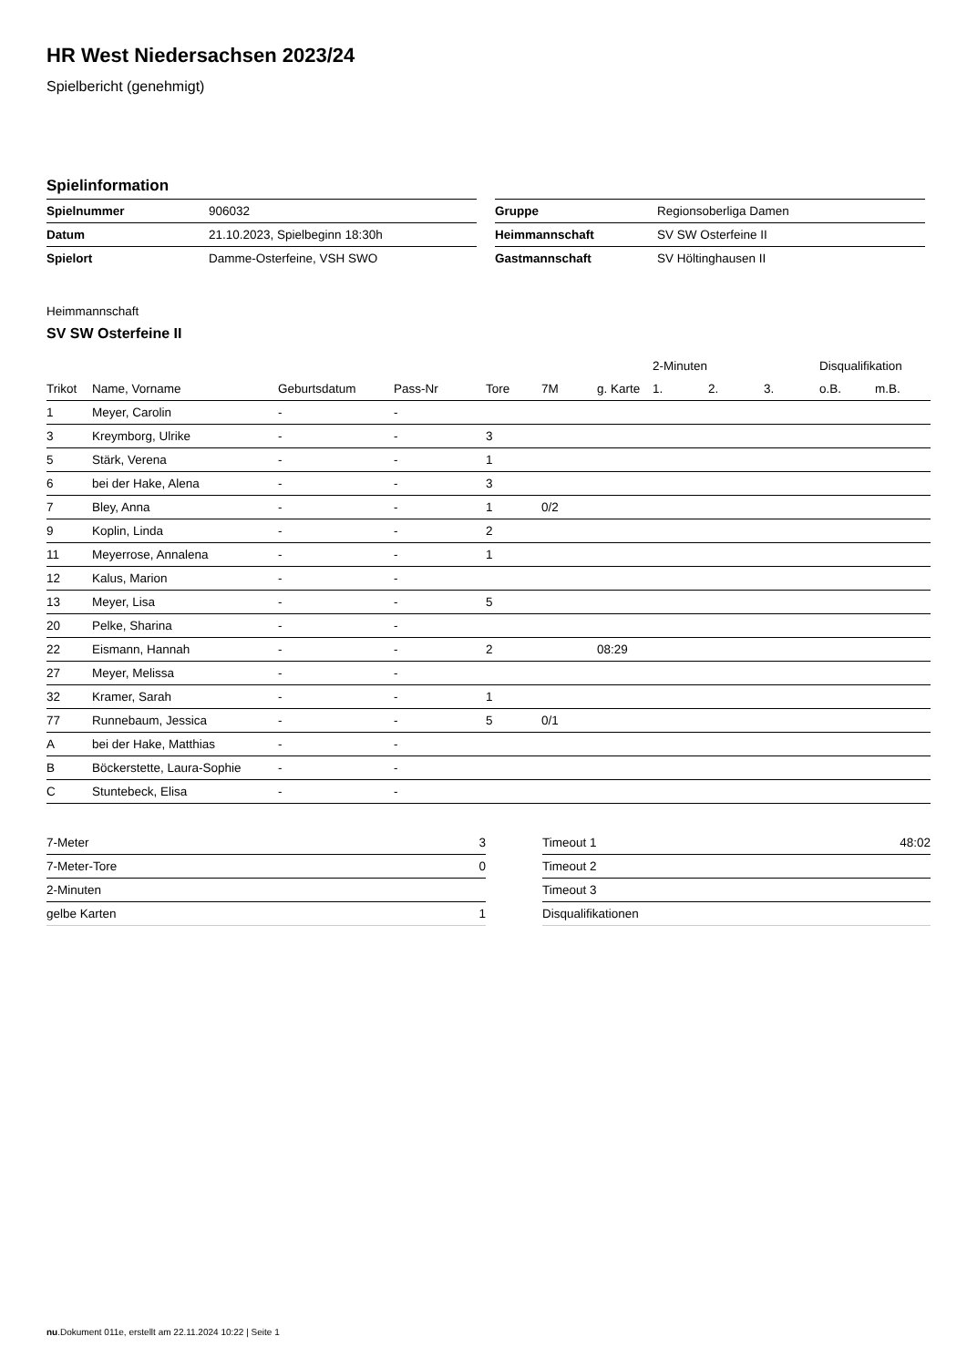HR West Niedersachsen 2023/24
Spielbericht (genehmigt)
Spielinformation
| Spielnummer | 906032 |
| Datum | 21.10.2023, Spielbeginn 18:30h |
| Spielort | Damme-Osterfeine, VSH SWO |
| Gruppe | Regionsoberliga Damen |
| Heimmannschaft | SV SW Osterfeine II |
| Gastmannschaft | SV Höltinghausen II |
Heimmannschaft
SV SW Osterfeine II
| | | | | | | | 2-Minuten | | | Disqualifikation | |
| --- | --- | --- | --- | --- | --- | --- | --- | --- | --- | --- | --- |
| Trikot | Name, Vorname | Geburtsdatum | Pass-Nr | Tore | 7M | g. Karte | 1. | 2. | 3. | o.B. | m.B. |
| 1 | Meyer, Carolin | - | - | | | | | | | | |
| 3 | Kreymborg, Ulrike | - | - | 3 | | | | | | | |
| 5 | Stärk, Verena | - | - | 1 | | | | | | | |
| 6 | bei der Hake, Alena | - | - | 3 | | | | | | | |
| 7 | Bley, Anna | - | - | 1 | 0/2 | | | | | | |
| 9 | Koplin, Linda | - | - | 2 | | | | | | | |
| 11 | Meyerrose, Annalena | - | - | 1 | | | | | | | |
| 12 | Kalus, Marion | - | - | | | | | | | | |
| 13 | Meyer, Lisa | - | - | 5 | | | | | | | |
| 20 | Pelke, Sharina | - | - | | | | | | | | |
| 22 | Eismann, Hannah | - | - | 2 | | 08:29 | | | | | |
| 27 | Meyer, Melissa | - | - | | | | | | | | |
| 32 | Kramer, Sarah | - | - | 1 | | | | | | | |
| 77 | Runnebaum, Jessica | - | - | 5 | 0/1 | | | | | | |
| A | bei der Hake, Matthias | - | - | | | | | | | | |
| B | Böckerstette, Laura-Sophie | - | - | | | | | | | | |
| C | Stuntebeck, Elisa | - | - | | | | | | | | |
| 7-Meter | 3 |
| 7-Meter-Tore | 0 |
| 2-Minuten | |
| gelbe Karten | 1 |
| Timeout 1 | 48:02 |
| Timeout 2 | |
| Timeout 3 | |
| Disqualifikationen | |
nu.Dokument 011e, erstellt am 22.11.2024 10:22 | Seite 1